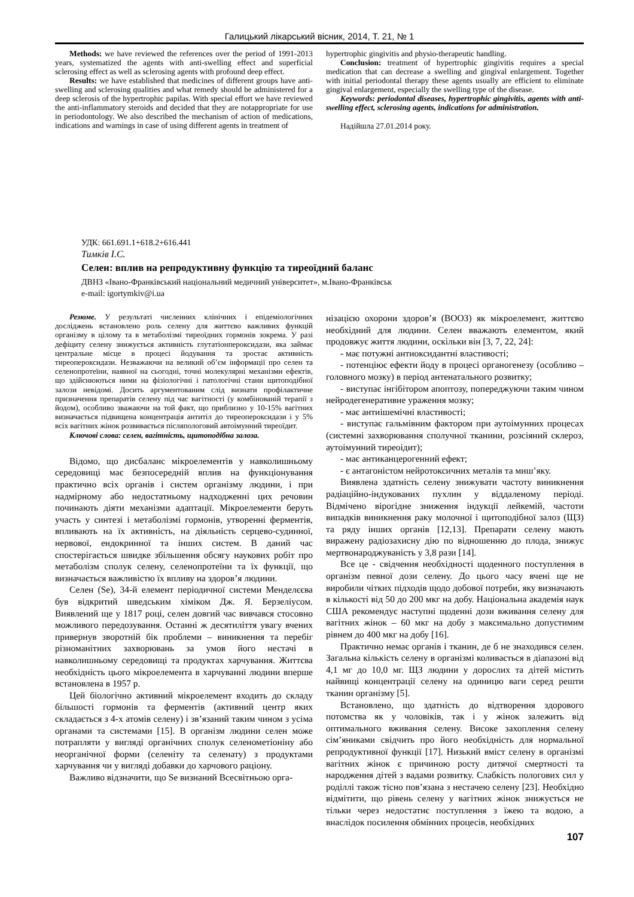Галицький лікарський вісник, 2014, Т. 21, № 1
Methods: we have reviewed the references over the period of 1991-2013 years, systematized the agents with anti-swelling effect and superficial sclerosing effect as well as sclerosing agents with profound deep effect.
Results: we have established that medicines of different groups have anti-swelling and sclerosing qualities and what remedy should be administered for a deep sclerosis of the hypertrophic papilas. With special effort we have reviewed the anti-inflammatory steroids and decided that they are notappropriate for use in periodontology. We also described the mechanism of action of medications, indications and warnings in case of using different agents in treatment of
hypertrophic gingivitis and physio-therapeutic handling.
Conclusion: treatment of hypertrophic gingivitis requires a special medication that can decrease a swelling and gingival enlargement. Together with initial periodontal therapy these agents usually are efficient to eliminate gingival enlargement, especially the swelling type of the disease.
Keywords: periodontal diseases, hypertrophic gingivitis, agents with anti-swelling effect, sclerosing agents, indications for administration.
Надійшла 27.01.2014 року.
УДК: 661.691.1+618.2+616.441
Тимків І.С.
Селен: вплив на репродуктивну функцію та тиреоїдний баланс
ДВНЗ «Івано-Франківський національний медичний університет», м.Івано-Франківськ
e-mail: igortymkiv@i.ua
Резюме. У результаті численних клінічних і епідеміологічних досліджень встановлено роль селену для життєво важливих функцій організму в цілому та в метаболізмі тиреоїдних гормонів зокрема. У разі дефіциту селену знижується активність глутатіонпероксидази, яка займає центральне місце в процесі йодування та зростає активність тиреопероксидази. Незважаючи на великий об’єм інформації про селен та селенопротеїни, наявної на сьогодні, точні молекулярні механізми ефектів, що здійснюються ними на фізіологічні і патологічні стани щитоподібної залози невідомі. Досить аргументованим слід визнати профілактичне призначення препаратів селену під час вагітності (у комбінованій терапії з йодом), особливо зважаючи на той факт, що приблизно у 10-15% вагітних визначається підвищена концентрація антитіл до тиреопероксидази і у 5% всіх вагітних жінок розвивається післяпологовий автоімунний тиреоїдит.
Ключові слова: селен, вагітність, щитоподібна залоза.
Відомо, що дисбаланс мікроелементів у навколишньому середовищі має безпосередній вплив на функціонування практично всіх органів і систем організму людини, і при надмірному або недостатньому надходженні цих речовин починають діяти механізми адаптації. Мікроелементи беруть участь у синтезі і метаболізмі гормонів, утворенні ферментів, впливають на їх активність, на діяльність серцево-судинної, нервової, ендокринної та інших систем. В даний час спостерігається швидке збільшення обсягу наукових робіт про метаболізм сполук селену, селенопротеїни та їх функції, що визначається важливістю їх впливу на здоров’я людини.
Селен (Se), 34-й елемент періодичної системи Менделєєва був відкритий шведським хіміком Дж. Я. Берзеліусом. Виявлений ще у 1817 році, селен довгий час вивчався стосовно можливого передозування. Останні ж десятиліття увагу вчених привернув зворотній бік проблеми – виникнення та перебіг різноманітних захворювань за умов його нестачі в навколишньому середовищі та продуктах харчування. Життєва необхідність цього мікроелемента в харчуванні людини вперше встановлена в 1957 р.
Цей біологічно активний мікроелемент входить до складу більшості гормонів та ферментів (активний центр яких складається з 4-х атомів селену) і зв’язаний таким чином з усіма органами та системами [15]. В організм людини селен може потрапляти у вигляді органічних сполук селенометіоніну або неорганічної форми (селеніту та селенату) з продуктами харчування чи у вигляді добавки до харчового раціону.
Важливо відзначити, що Se визнаний Всесвітньою орга-
нізацією охорони здоров’я (ВООЗ) як мікроелемент, життєво необхідний для людини. Селен вважають елементом, який продовжує життя людини, оскільки він [3, 7, 22, 24]:
- має потужні антиоксидантні властивості;
- потенціює ефекти йоду в процесі органогенезу (особливо – головного мозку) в період антенатального розвитку;
- виступає інгібітором апоптозу, попереджуючи таким чином нейродегенеративне ураження мозку;
- має антиішемічні властивості;
- виступає гальмівним фактором при аутоімунних процесах (системні захворювання сполучної тканини, розсіяний склероз, аутоімунний тиреоідит);
- має антиканцерогенний ефект;
- є антагоністом нейротоксичних металів та миш’яку.
Виявлена здатність селену знижувати частоту виникнення радіаційно-індукованих пухлин у віддаленому періоді. Відмічено вірогідне зниження індукції лейкемій, частоти випадків виникнення раку молочної і щитоподібної залоз (ЩЗ) та ряду інших органів [12,13]. Препарати селену мають виражену радіозахисну дію по відношенню до плода, знижує мертвонароджуваність у 3,8 рази [14].
Все це - свідчення необхідності щоденного поступлення в організм певної дози селену. До цього часу вчені ще не виробили чітких підходів щодо добової потреби, яку визначають в кількості від 50 до 200 мкг на добу. Національна академія наук США рекомендує наступні щоденні дози вживання селену для вагітних жінок – 60 мкг на добу з максимально допустимим рівнем до 400 мкг на добу [16].
Практично немає органів і тканин, де б не знаходився селен. Загальна кількість селену в організмі коливається в діапазоні від 4,1 мг до 10,0 мг. ЩЗ людини у дорослих та дітей містить найвищі концентрації селену на одиницю ваги серед решти тканин організму [5].
Встановлено, що здатність до відтворення здорового потомства як у чоловіків, так і у жінок залежить від оптимального вживання селену. Високе захоплення селену сім’яниками свідчить про його необхідність для нормальної репродуктивної функції [17]. Низький вміст селену в організмі вагітних жінок є причиною росту дитячої смертності та народження дітей з вадами розвитку. Слабкість пологових сил у роділлі також тісно пов’язана з нестачею селену [23]. Необхідно відмітити, що рівень селену у вагітних жінок знижується не тільки через недостатнє поступлення з їжею та водою, а внаслідок посилення обмінних процесів, необхідних
107